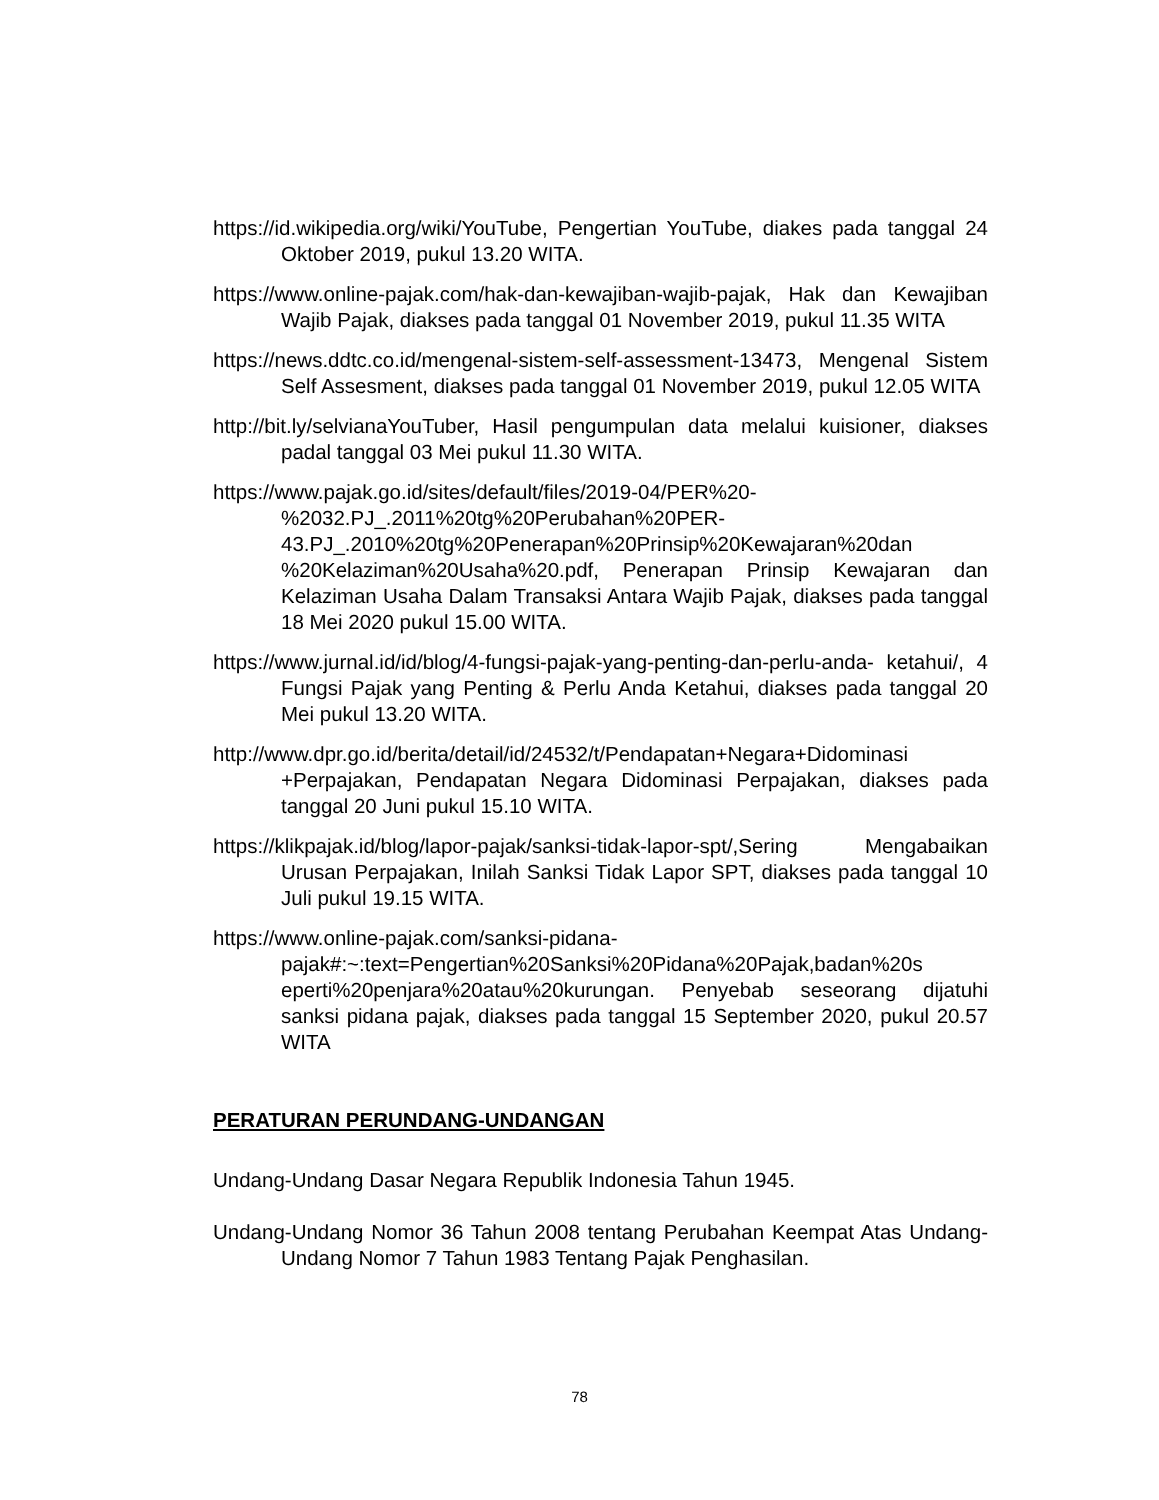https://id.wikipedia.org/wiki/YouTube, Pengertian YouTube, diakes pada tanggal 24 Oktober 2019, pukul 13.20 WITA.
https://www.online-pajak.com/hak-dan-kewajiban-wajib-pajak, Hak dan Kewajiban Wajib Pajak, diakses pada tanggal 01 November 2019, pukul 11.35 WITA
https://news.ddtc.co.id/mengenal-sistem-self-assessment-13473, Mengenal Sistem Self Assesment, diakses pada tanggal 01 November 2019, pukul 12.05 WITA
http://bit.ly/selvianaYouTuber, Hasil pengumpulan data melalui kuisioner, diakses padal tanggal 03 Mei pukul 11.30 WITA.
https://www.pajak.go.id/sites/default/files/2019-04/PER%20- %2032.PJ_.2011%20tg%20Perubahan%20PER- 43.PJ_.2010%20tg%20Penerapan%20Prinsip%20Kewajaran%20dan %20Kelaziman%20Usaha%20.pdf, Penerapan Prinsip Kewajaran dan Kelaziman Usaha Dalam Transaksi Antara Wajib Pajak, diakses pada tanggal 18 Mei 2020 pukul 15.00 WITA.
https://www.jurnal.id/id/blog/4-fungsi-pajak-yang-penting-dan-perlu-anda- ketahui/, 4 Fungsi Pajak yang Penting & Perlu Anda Ketahui, diakses pada tanggal 20 Mei pukul 13.20 WITA.
http://www.dpr.go.id/berita/detail/id/24532/t/Pendapatan+Negara+Didominasi +Perpajakan, Pendapatan Negara Didominasi Perpajakan, diakses pada tanggal 20 Juni pukul 15.10 WITA.
https://klikpajak.id/blog/lapor-pajak/sanksi-tidak-lapor-spt/,Sering Mengabaikan Urusan Perpajakan, Inilah Sanksi Tidak Lapor SPT, diakses pada tanggal 10 Juli pukul 19.15 WITA.
https://www.online-pajak.com/sanksi-pidana- pajak#:~:text=Pengertian%20Sanksi%20Pidana%20Pajak,badan%20s eperti%20penjara%20atau%20kurungan. Penyebab seseorang dijatuhi sanksi pidana pajak, diakses pada tanggal 15 September 2020, pukul 20.57 WITA
PERATURAN PERUNDANG-UNDANGAN
Undang-Undang Dasar Negara Republik Indonesia Tahun 1945.
Undang-Undang Nomor 36 Tahun 2008 tentang Perubahan Keempat Atas Undang-Undang Nomor 7 Tahun 1983 Tentang Pajak Penghasilan.
78